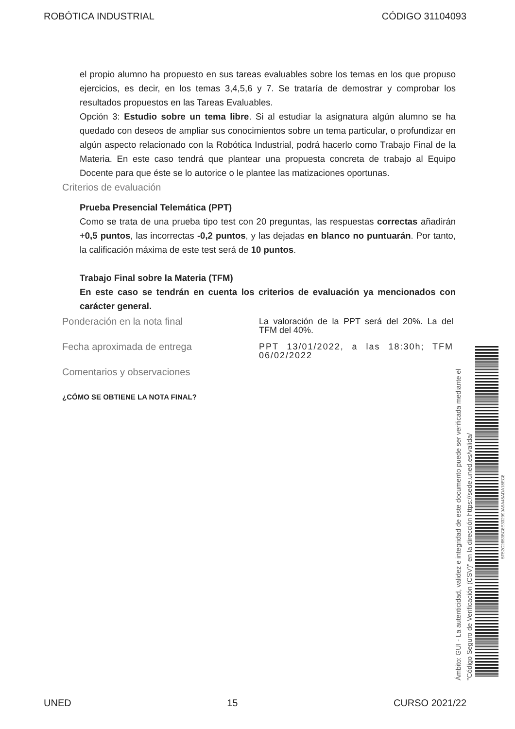ROBÓTICA INDUSTRIAL CÓDIGO 31104093
el propio alumno ha propuesto en sus tareas evaluables sobre los temas en los que propuso ejercicios, es decir, en los temas 3,4,5,6 y 7. Se trataría de demostrar y comprobar los resultados propuestos en las Tareas Evaluables.
Opción 3: Estudio sobre un tema libre. Si al estudiar la asignatura algún alumno se ha quedado con deseos de ampliar sus conocimientos sobre un tema particular, o profundizar en algún aspecto relacionado con la Robótica Industrial, podrá hacerlo como Trabajo Final de la Materia. En este caso tendrá que plantear una propuesta concreta de trabajo al Equipo Docente para que éste se lo autorice o le plantee las matizaciones oportunas.
Criterios de evaluación
Prueba Presencial Telemática (PPT)
Como se trata de una prueba tipo test con 20 preguntas, las respuestas correctas añadirán +0,5 puntos, las incorrectas -0,2 puntos, y las dejadas en blanco no puntuarán. Por tanto, la calificación máxima de este test será de 10 puntos.
Trabajo Final sobre la Materia (TFM)
En este caso se tendrán en cuenta los criterios de evaluación ya mencionados con carácter general.
Ponderación en la nota final
La valoración de la PPT será del 20%. La del TFM del 40%.
Fecha aproximada de entrega
PPT 13/01/2022, a las 18:30h; TFM 06/02/2022
Comentarios y observaciones
¿CÓMO SE OBTIENE LA NOTA FINAL?
Ámbito: GUI - La autenticidad, validez e integridad de este documento puede ser verificada mediante el "Código Seguro de Verificación (CSV)" en la dirección https://sede.uned.es/valida/
5F52C2653BC8E332999A9A45ADA18EC8
UNED 15 CURSO 2021/22